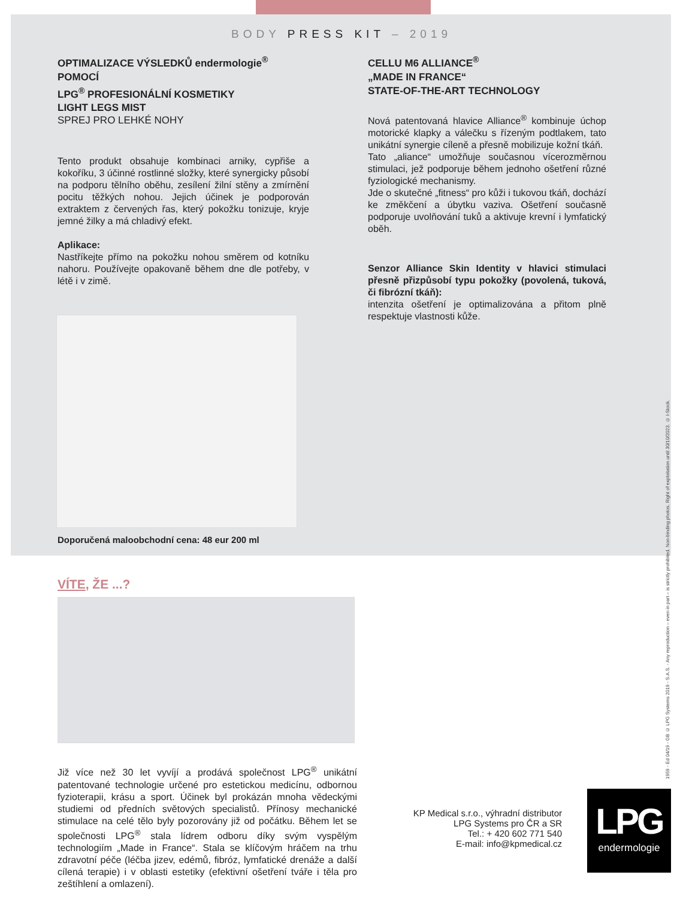BODY PRESS KIT – 2019
OPTIMALIZACE VÝSLEDKŮ endermologie<sup>®</sup>
POMOCÍ
LPG<sup>®</sup> PROFESIONÁLNÍ KOSMETIKY
LIGHT LEGS MIST
SPREJ PRO LEHKÉ NOHY
Tento produkt obsahuje kombinaci arniky, cypřiše a kokoříku, 3 účinné rostlinné složky, které synergicky působí na podporu tělního oběhu, zesílení žilní stěny a zmírnění pocitu těžkých nohou. Jejich účinek je podporován extraktem z červených řas, který pokožku tonizuje, kryje jemné žilky a má chladivý efekt.
Aplikace:
Nastříkejte přímo na pokožku nohou směrem od kotníku nahoru. Používejte opakovaně během dne dle potřeby, v létě i v zimě.
Doporučená maloobchodní cena: 48 eur 200 ml
VÍTE, ŽE ...?
Již více než 30 let vyvíjí a prodává společnost LPG<sup>®</sup> unikátní patentované technologie určené pro estetickou medicínu, odbornou fyzioterapii, krásu a sport. Účinek byl prokázán mnoha vědeckými studiemi od předních světových specialistů. Přínosy mechanické stimulace na celé tělo byly pozorovány již od počátku. Během let se společnosti LPG<sup>®</sup> stala lídrem odboru díky svým vyspělým technologiím „Made in France“. Stala se klíčovým hráčem na trhu zdravotní péče (léčba jizev, edémů, fibróz, lymfatické drenáže a další cílená terapie) i v oblasti estetiky (efektivní ošetření tváře i těla pro zeštíhlení a omlazení).
CELLU M6 ALLIANCE<sup>®</sup>
„MADE IN FRANCE“
STATE-OF-THE-ART TECHNOLOGY
Nová patentovaná hlavice Alliance<sup>®</sup> kombinuje úchop motorické klapky a válečku s řízeným podtlakem, tato unikátní synergie cíleně a přesně mobilizuje kožní tkáň.
Tato „aliance“ umožňuje současnou vícerozměrnou stimulaci, jež podporuje během jednoho ošetření různé fyziologické mechanismy.
Jde o skutečné „fitness“ pro kůži i tukovou tkáň, dochází ke změkčení a úbytku vaziva. Ošetření současně podporuje uvolňování tuků a aktivuje krevní i lymfatický oběh.
Senzor Alliance Skin Identity v hlavici stimulaci přesně přizpůsobí typu pokožky (povolená, tuková, či fibrózní tkáň):
intenzita ošetření je optimalizována a přitom plně respektuje vlastnosti kůže.
KP Medical s.r.o., výhradní distributor
LPG Systems pro ČR a SR
Tel.: + 420 602 771 540
E-mail: info@kpmedical.cz
1959 - Ed 04/19 - GB © LPG Systems 2019 - S.A.S. - Any reproduction – even in part – is strictly prohibited. Non-binding photos. Right of exploitation until 30/10/2023. © I-Stock.
LPG
endermologie